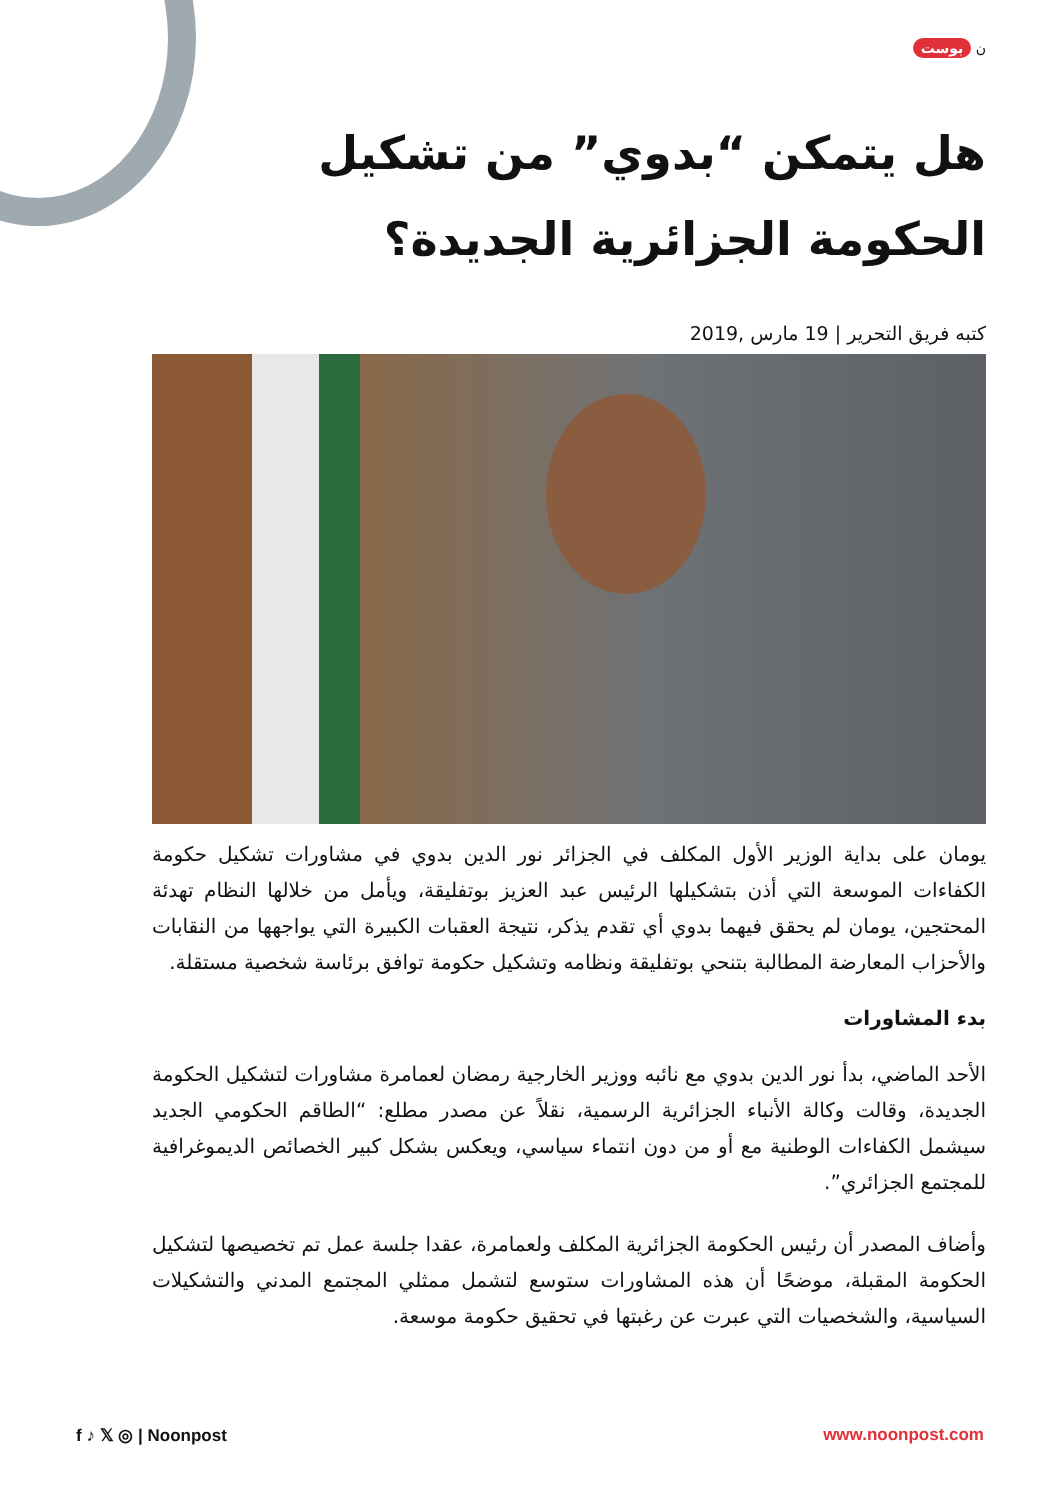ن بوست
هل يتمكن “بدوي” من تشكيل الحكومة الجزائرية الجديدة؟
كتبه فريق التحرير | 19 مارس ,2019
يومان على بداية الوزير الأول المكلف في الجزائر نور الدين بدوي في مشاورات تشكيل حكومة الكفاءات الموسعة التي أذن بتشكيلها الرئيس عبد العزيز بوتفليقة، ويأمل من خلالها النظام تهدئة المحتجين، يومان لم يحقق فيهما بدوي أي تقدم يذكر، نتيجة العقبات الكبيرة التي يواجهها من النقابات والأحزاب المعارضة المطالبة بتنحي بوتفليقة ونظامه وتشكيل حكومة توافق برئاسة شخصية مستقلة.
بدء المشاورات
الأحد الماضي، بدأ نور الدين بدوي مع نائبه ووزير الخارجية رمضان لعمامرة مشاورات لتشكيل الحكومة الجديدة، وقالت وكالة الأنباء الجزائرية الرسمية، نقلاً عن مصدر مطلع: “الطاقم الحكومي الجديد سيشمل الكفاءات الوطنية مع أو من دون انتماء سياسي، ويعكس بشكل كبير الخصائص الديموغرافية للمجتمع الجزائري”.
وأضاف المصدر أن رئيس الحكومة الجزائرية المكلف ولعمامرة، عقدا جلسة عمل تم تخصيصها لتشكيل الحكومة المقبلة، موضحًا أن هذه المشاورات ستوسع لتشمل ممثلي المجتمع المدني والتشكيلات السياسية، والشخصيات التي عبرت عن رغبتها في تحقيق حكومة موسعة.
f ♪ 𝕏 ◎ | Noonpost www.noonpost.com